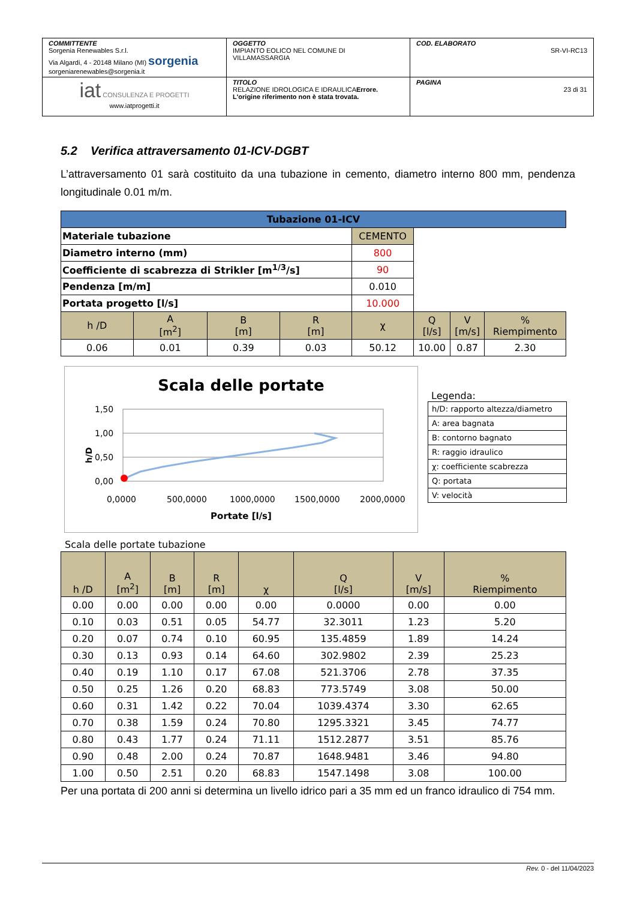| COMMITTENTE Sorgenia Renewables S.r.l. Via Algardi, 4 - 20148 Milano (MI) sorgenia sorgeniarenewables@sorgenia.it | OGGETTO IMPIANTO EOLICO NEL COMUNE DI VILLAMASSARGIA | COD. ELABORATO SR-VI-RC13 |
| iat CONSULENZA E PROGETTI www.iatprogetti.it | TITOLO RELAZIONE IDROLOGICA E IDRAULICA Errore. L'origine riferimento non è stata trovata. | PAGINA 23 di 31 |
5.2 Verifica attraversamento 01-ICV-DGBT
L’attraversamento 01 sarà costituito da una tubazione in cemento, diametro interno 800 mm, pendenza longitudinale 0.01 m/m.
| Tubazione 01-ICV | | | | | | | |
| --- | --- | --- | --- | --- | --- | --- | --- |
| Materiale tubazione | | | | CEMENTO | | | |
| Diametro interno (mm) | | | | 800 | | | |
| Coefficiente di scabrezza di Strikler [m<sup>1/3</sup>/s] | | | | 90 | | | |
| Pendenza [m/m] | | | | 0.010 | | | |
| Portata progetto [l/s] | | | | 10.000 | | | |
| h /D | A [m<sup>2</sup>] | B [m] | R [m] | χ | Q [l/s] | V [m/s] | % Riempimento |
| 0.06 | 0.01 | 0.39 | 0.03 | 50.12 | 10.00 | 0.87 | 2.30 |
Scala delle portate
1,50
1,00
0,50
0,00
h/D
0,0000
500,0000
1000,0000
1500,0000
2000,0000
Portate [l/s]
Legenda:
| h/D: rapporto altezza/diametro |
| A: area bagnata |
| B: contorno bagnato |
| R: raggio idraulico |
| χ: coefficiente scabrezza |
| Q: portata |
| V: velocità |
Scala delle portate tubazione
| h /D | A [m<sup>2</sup>] | B [m] | R [m] | χ | Q [l/s] | V [m/s] | % Riempimento |
| --- | --- | --- | --- | --- | --- | --- | --- |
| 0.00 | 0.00 | 0.00 | 0.00 | 0.00 | 0.0000 | 0.00 | 0.00 |
| 0.10 | 0.03 | 0.51 | 0.05 | 54.77 | 32.3011 | 1.23 | 5.20 |
| 0.20 | 0.07 | 0.74 | 0.10 | 60.95 | 135.4859 | 1.89 | 14.24 |
| 0.30 | 0.13 | 0.93 | 0.14 | 64.60 | 302.9802 | 2.39 | 25.23 |
| 0.40 | 0.19 | 1.10 | 0.17 | 67.08 | 521.3706 | 2.78 | 37.35 |
| 0.50 | 0.25 | 1.26 | 0.20 | 68.83 | 773.5749 | 3.08 | 50.00 |
| 0.60 | 0.31 | 1.42 | 0.22 | 70.04 | 1039.4374 | 3.30 | 62.65 |
| 0.70 | 0.38 | 1.59 | 0.24 | 70.80 | 1295.3321 | 3.45 | 74.77 |
| 0.80 | 0.43 | 1.77 | 0.24 | 71.11 | 1512.2877 | 3.51 | 85.76 |
| 0.90 | 0.48 | 2.00 | 0.24 | 70.87 | 1648.9481 | 3.46 | 94.80 |
| 1.00 | 0.50 | 2.51 | 0.20 | 68.83 | 1547.1498 | 3.08 | 100.00 |
Per una portata di 200 anni si determina un livello idrico pari a 35 mm ed un franco idraulico di 754 mm.
Rev. 0 - del 11/04/2023